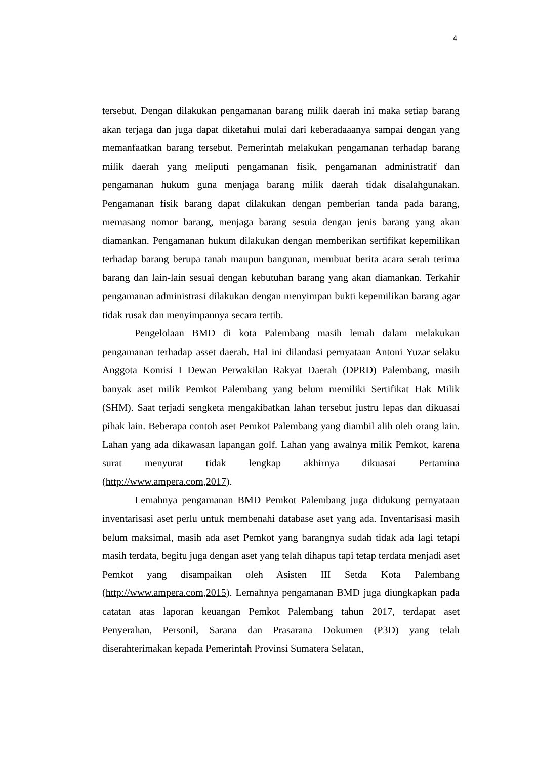4
tersebut. Dengan dilakukan pengamanan barang milik daerah ini maka setiap barang akan terjaga dan juga dapat diketahui mulai dari keberadaaanya sampai dengan yang memanfaatkan barang tersebut. Pemerintah melakukan pengamanan terhadap barang milik daerah yang meliputi pengamanan fisik, pengamanan administratif dan pengamanan hukum guna menjaga barang milik daerah tidak disalahgunakan. Pengamanan fisik barang dapat dilakukan dengan pemberian tanda pada barang, memasang nomor barang, menjaga barang sesuia dengan jenis barang yang akan diamankan. Pengamanan hukum dilakukan dengan memberikan sertifikat kepemilikan terhadap barang berupa tanah maupun bangunan, membuat berita acara serah terima barang dan lain-lain sesuai dengan kebutuhan barang yang akan diamankan. Terkahir pengamanan administrasi dilakukan dengan menyimpan bukti kepemilikan barang agar tidak rusak dan menyimpannya secara tertib.
Pengelolaan BMD di kota Palembang masih lemah dalam melakukan pengamanan terhadap asset daerah. Hal ini dilandasi pernyataan Antoni Yuzar selaku Anggota Komisi I Dewan Perwakilan Rakyat Daerah (DPRD) Palembang, masih banyak aset milik Pemkot Palembang yang belum memiliki Sertifikat Hak Milik (SHM). Saat terjadi sengketa mengakibatkan lahan tersebut justru lepas dan dikuasai pihak lain. Beberapa contoh aset Pemkot Palembang yang diambil alih oleh orang lain. Lahan yang ada dikawasan lapangan golf. Lahan yang awalnya milik Pemkot, karena surat menyurat tidak lengkap akhirnya dikuasai Pertamina (http://www.ampera.com,2017).
Lemahnya pengamanan BMD Pemkot Palembang juga didukung pernyataan inventarisasi aset perlu untuk membenahi database aset yang ada. Inventarisasi masih belum maksimal, masih ada aset Pemkot yang barangnya sudah tidak ada lagi tetapi masih terdata, begitu juga dengan aset yang telah dihapus tapi tetap terdata menjadi aset Pemkot yang disampaikan oleh Asisten III Setda Kota Palembang (http://www.ampera.com,2015). Lemahnya pengamanan BMD juga diungkapkan pada catatan atas laporan keuangan Pemkot Palembang tahun 2017, terdapat aset Penyerahan, Personil, Sarana dan Prasarana Dokumen (P3D) yang telah diserahterimakan kepada Pemerintah Provinsi Sumatera Selatan,